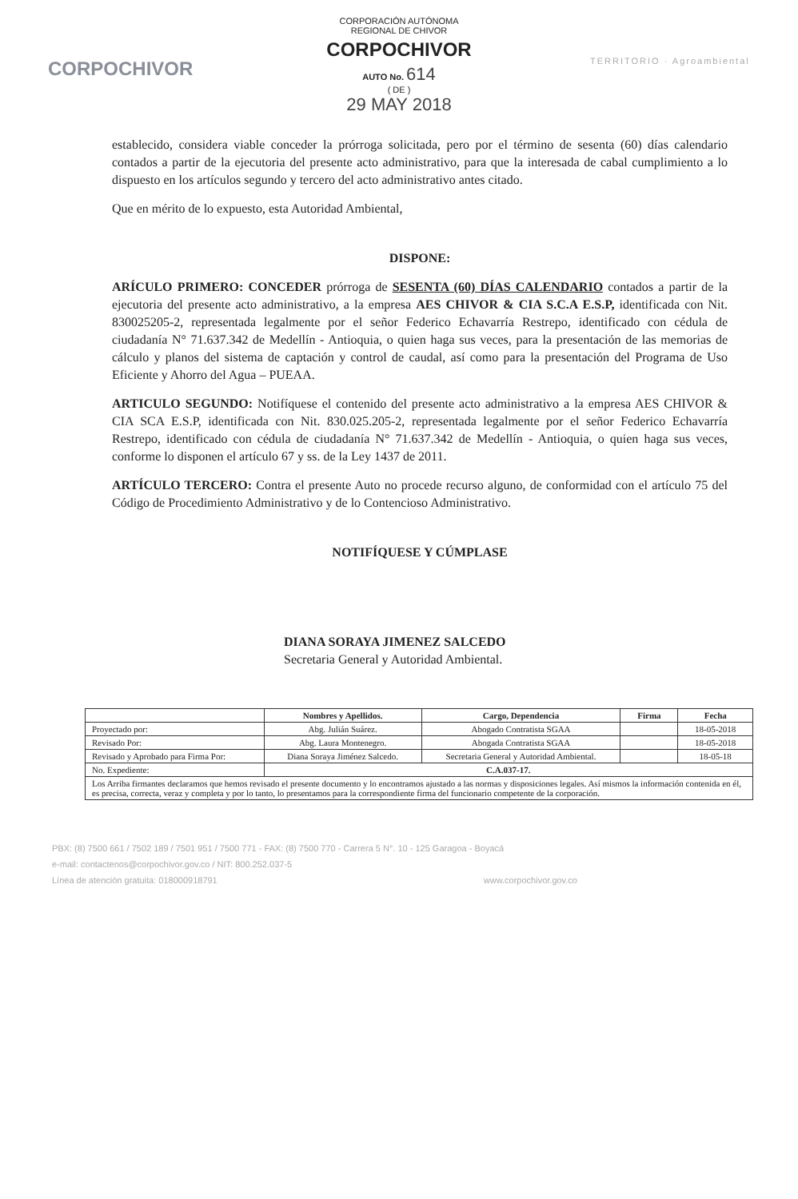CORPOCHIVOR
CORPORACIÓN AUTÓNOMA
REGIONAL DE CHIVOR
CORPOCHIVOR
AUTO No. 614
( DE )
29 MAY 2018
TERRITORIO · Agroambiental
establecido, considera viable conceder la prórroga solicitada, pero por el término de sesenta (60) días calendario contados a partir de la ejecutoria del presente acto administrativo, para que la interesada de cabal cumplimiento a lo dispuesto en los artículos segundo y tercero del acto administrativo antes citado.
Que en mérito de lo expuesto, esta Autoridad Ambiental,
DISPONE:
ARÍCULO PRIMERO: CONCEDER prórroga de SESENTA (60) DÍAS CALENDARIO contados a partir de la ejecutoria del presente acto administrativo, a la empresa AES CHIVOR & CIA S.C.A E.S.P, identificada con Nit. 830025205-2, representada legalmente por el señor Federico Echavarría Restrepo, identificado con cédula de ciudadanía N° 71.637.342 de Medellín - Antioquia, o quien haga sus veces, para la presentación de las memorias de cálculo y planos del sistema de captación y control de caudal, así como para la presentación del Programa de Uso Eficiente y Ahorro del Agua – PUEAA.
ARTICULO SEGUNDO: Notifíquese el contenido del presente acto administrativo a la empresa AES CHIVOR & CIA SCA E.S.P, identificada con Nit. 830.025.205-2, representada legalmente por el señor Federico Echavarría Restrepo, identificado con cédula de ciudadanía N° 71.637.342 de Medellín - Antioquia, o quien haga sus veces, conforme lo disponen el artículo 67 y ss. de la Ley 1437 de 2011.
ARTÍCULO TERCERO: Contra el presente Auto no procede recurso alguno, de conformidad con el artículo 75 del Código de Procedimiento Administrativo y de lo Contencioso Administrativo.
NOTIFÍQUESE Y CÚMPLASE
DIANA SORAYA JIMENEZ SALCEDO
Secretaria General y Autoridad Ambiental.
| | Nombres y Apellidos. | Cargo, Dependencia | Firma | Fecha |
| --- | --- | --- | --- | --- |
| Proyectado por: | Abg. Julián Suárez. | Abogado Contratista SGAA | | 18-05-2018 |
| Revisado Por: | Abg. Laura Montenegro. | Abogada Contratista SGAA | | 18-05-2018 |
| Revisado y Aprobado para Firma Por: | Diana Soraya Jiménez Salcedo. | Secretaria General y Autoridad Ambiental. | | 18-05-18 |
| No. Expediente: | C.A.037-17. | | | |
| Los Arriba firmantes declaramos que hemos revisado el presente documento y lo encontramos ajustado a las normas y disposiciones legales. Así mismos la información contenida en él, es precisa, correcta, veraz y completa y por lo tanto, lo presentamos para la correspondiente firma del funcionario competente de la corporación. | | | | |
PBX: (8) 7500 661 / 7502 189 / 7501 951 / 7500 771 - FAX: (8) 7500 770 - Carrera 5 N°. 10 - 125 Garagoa - Boyacá
e-mail: contactenos@corpochivor.gov.co / NIT: 800.252.037-5
Línea de atención gratuita: 018000918791 www.corpochivor.gov.co